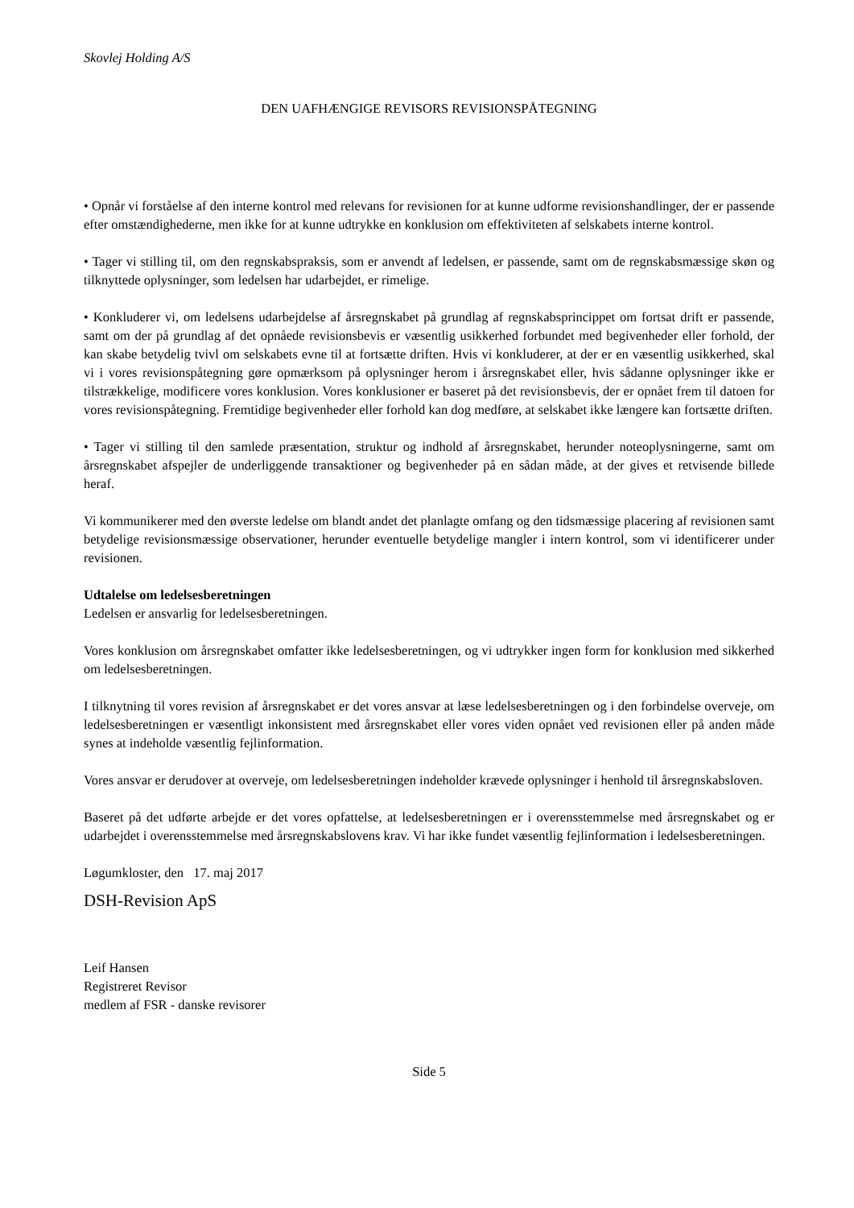Skovlej Holding A/S
DEN UAFHÆNGIGE REVISORS REVISIONSPÅTEGNING
• Opnår vi forståelse af den interne kontrol med relevans for revisionen for at kunne udforme revisionshandlinger, der er passende efter omstændighederne, men ikke for at kunne udtrykke en konklusion om effektiviteten af selskabets interne kontrol.
• Tager vi stilling til, om den regnskabspraksis, som er anvendt af ledelsen, er passende, samt om de regnskabsmæssige skøn og tilknyttede oplysninger, som ledelsen har udarbejdet, er rimelige.
• Konkluderer vi, om ledelsens udarbejdelse af årsregnskabet på grundlag af regnskabsprincippet om fortsat drift er passende, samt om der på grundlag af det opnåede revisionsbevis er væsentlig usikkerhed forbundet med begivenheder eller forhold, der kan skabe betydelig tvivl om selskabets evne til at fortsætte driften. Hvis vi konkluderer, at der er en væsentlig usikkerhed, skal vi i vores revisionspåtegning gøre opmærksom på oplysninger herom i årsregnskabet eller, hvis sådanne oplysninger ikke er tilstrækkelige, modificere vores konklusion. Vores konklusioner er baseret på det revisionsbevis, der er opnået frem til datoen for vores revisionspåtegning. Fremtidige begivenheder eller forhold kan dog medføre, at selskabet ikke længere kan fortsætte driften.
• Tager vi stilling til den samlede præsentation, struktur og indhold af årsregnskabet, herunder noteoplysningerne, samt om årsregnskabet afspejler de underliggende transaktioner og begivenheder på en sådan måde, at der gives et retvisende billede heraf.
Vi kommunikerer med den øverste ledelse om blandt andet det planlagte omfang og den tidsmæssige placering af revisionen samt betydelige revisionsmæssige observationer, herunder eventuelle betydelige mangler i intern kontrol, som vi identificerer under revisionen.
Udtalelse om ledelsesberetningen
Ledelsen er ansvarlig for ledelsesberetningen.
Vores konklusion om årsregnskabet omfatter ikke ledelsesberetningen, og vi udtrykker ingen form for konklusion med sikkerhed om ledelsesberetningen.
I tilknytning til vores revision af årsregnskabet er det vores ansvar at læse ledelsesberetningen og i den forbindelse overveje, om ledelsesberetningen er væsentligt inkonsistent med årsregnskabet eller vores viden opnået ved revisionen eller på anden måde synes at indeholde væsentlig fejlinformation.
Vores ansvar er derudover at overveje, om ledelsesberetningen indeholder krævede oplysninger i henhold til årsregnskabsloven.
Baseret på det udførte arbejde er det vores opfattelse, at ledelsesberetningen er i overensstemmelse med årsregnskabet og er udarbejdet i overensstemmelse med årsregnskabslovens krav. Vi har ikke fundet væsentlig fejlinformation i ledelsesberetningen.
Løgumkloster, den 17. maj 2017
DSH-Revision ApS
Leif Hansen
Registreret Revisor
medlem af FSR - danske revisorer
Side 5